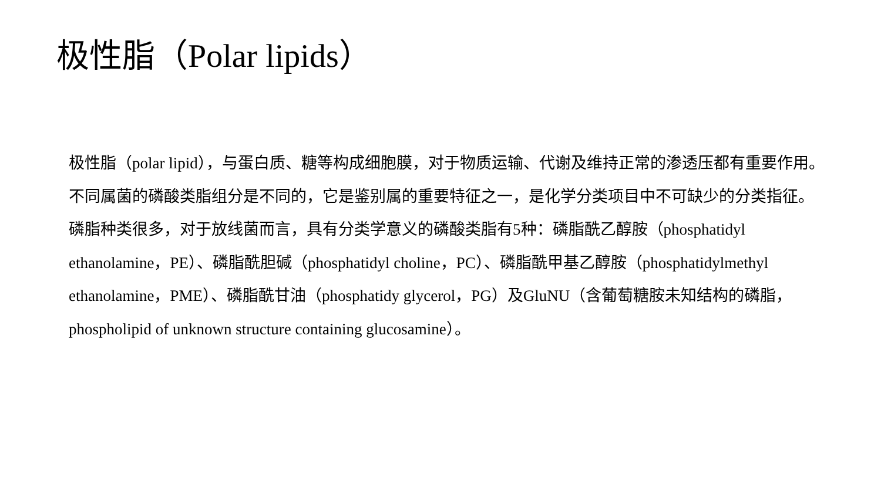极性脂（Polar lipids）
极性脂（polar lipid），与蛋白质、糖等构成细胞膜，对于物质运输、代谢及维持正常的渗透压都有重要作用。不同属菌的磷酸类脂组分是不同的，它是鉴别属的重要特征之一，是化学分类项目中不可缺少的分类指征。磷脂种类很多，对于放线菌而言，具有分类学意义的磷酸类脂有5种：磷脂酰乙醇胺（phosphatidyl ethanolamine，PE）、磷脂酰胆碱（phosphatidyl choline，PC）、磷脂酰甲基乙醇胺（phosphatidylmethyl ethanolamine，PME）、磷脂酰甘油（phosphatidy glycerol，PG）及GluNU（含葡萄糖胺未知结构的磷脂，phospholipid of unknown structure containing glucosamine）。